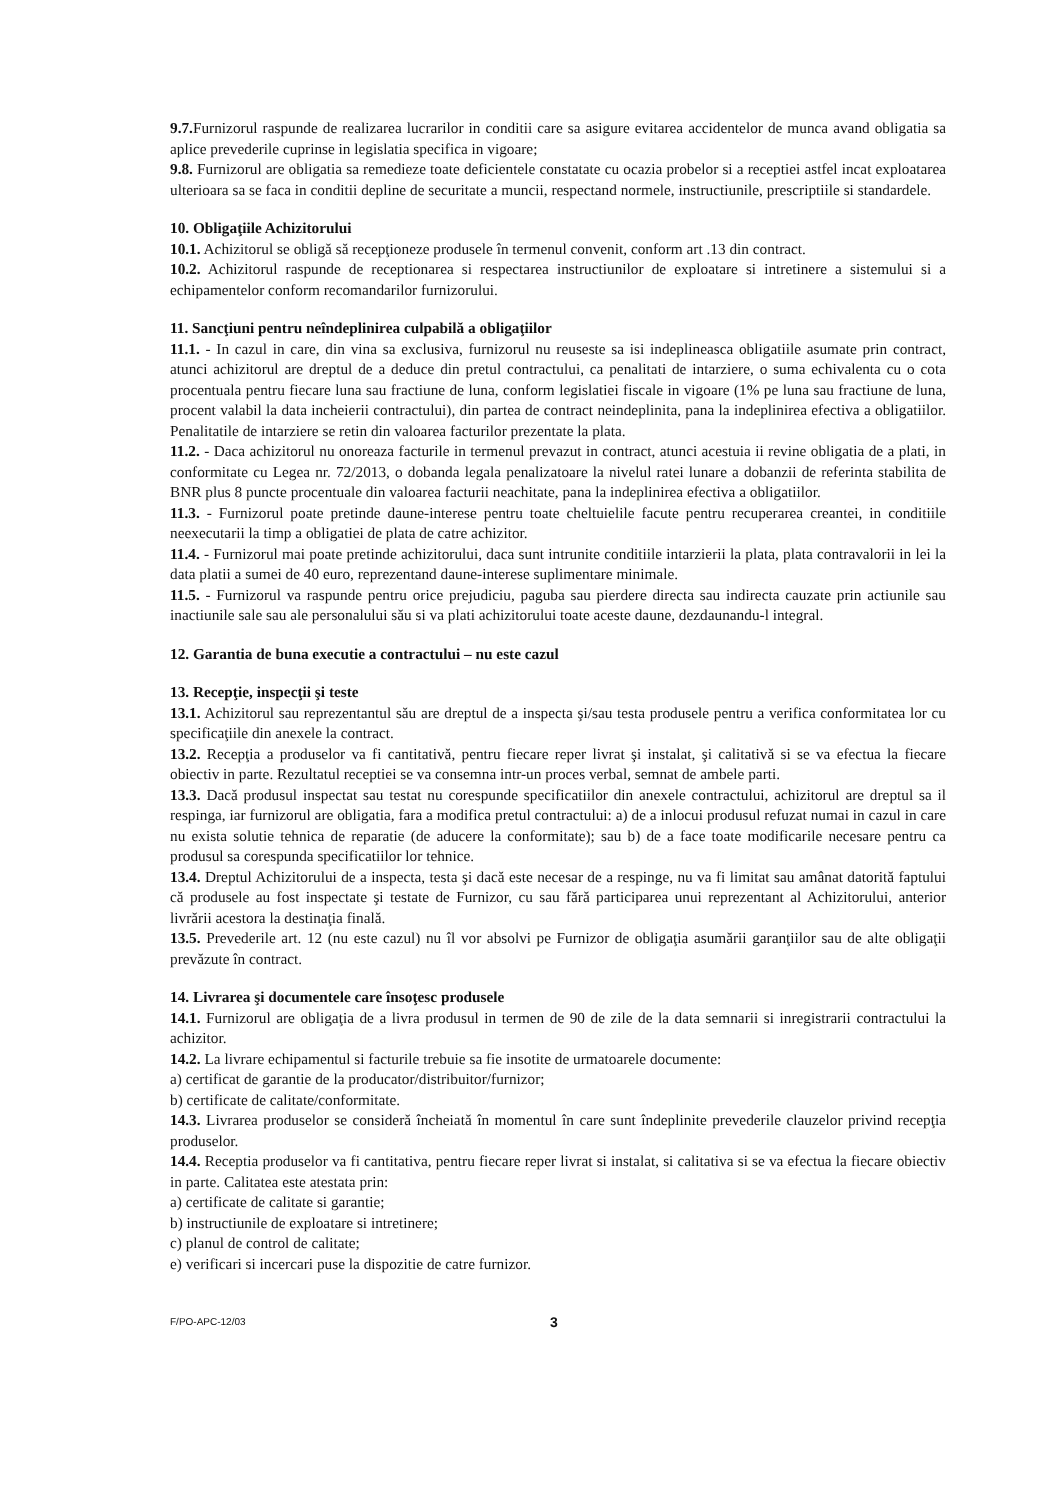9.7. Furnizorul raspunde de realizarea lucrarilor in conditii care sa asigure evitarea accidentelor de munca avand obligatia sa aplice prevederile cuprinse in legislatia specifica in vigoare;
9.8. Furnizorul are obligatia sa remedieze toate deficientele constatate cu ocazia probelor si a receptiei astfel incat exploatarea ulterioara sa se faca in conditii depline de securitate a muncii, respectand normele, instructiunile, prescriptiile si standardele.
10. Obligaţiile Achizitorului
10.1. Achizitorul se obligă să recepţioneze produsele în termenul convenit, conform art .13 din contract.
10.2. Achizitorul raspunde de receptionarea si respectarea instructiunilor de exploatare si intretinere a sistemului si a echipamentelor conform recomandarilor furnizorului.
11. Sancţiuni pentru neîndeplinirea culpabilă a obligaţiilor
11.1. - In cazul in care, din vina sa exclusiva, furnizorul nu reuseste sa isi indeplineasca obligatiile asumate prin contract, atunci achizitorul are dreptul de a deduce din pretul contractului, ca penalitati de intarziere, o suma echivalenta cu o cota procentuala pentru fiecare luna sau fractiune de luna, conform legislatiei fiscale in vigoare (1% pe luna sau fractiune de luna, procent valabil la data incheierii contractului), din partea de contract neindeplinita, pana la indeplinirea efectiva a obligatiilor. Penalitatile de intarziere se retin din valoarea facturilor prezentate la plata.
11.2. - Daca achizitorul nu onoreaza facturile in termenul prevazut in contract, atunci acestuia ii revine obligatia de a plati, in conformitate cu Legea nr. 72/2013, o dobanda legala penalizatoare la nivelul ratei lunare a dobanzii de referinta stabilita de BNR plus 8 puncte procentuale din valoarea facturii neachitate, pana la indeplinirea efectiva a obligatiilor.
11.3. - Furnizorul poate pretinde daune-interese pentru toate cheltuielile facute pentru recuperarea creantei, in conditiile neexecutarii la timp a obligatiei de plata de catre achizitor.
11.4. - Furnizorul mai poate pretinde achizitorului, daca sunt intrunite conditiile intarzierii la plata, plata contravalorii in lei la data platii a sumei de 40 euro, reprezentand daune-interese suplimentare minimale.
11.5. - Furnizorul va raspunde pentru orice prejudiciu, paguba sau pierdere directa sau indirecta cauzate prin actiunile sau inactiunile sale sau ale personalului său si va plati achizitorului toate aceste daune, dezdaunandu-l integral.
12. Garantia de buna executie a contractului – nu este cazul
13. Recepţie, inspecţii şi teste
13.1. Achizitorul sau reprezentantul său are dreptul de a inspecta şi/sau testa produsele pentru a verifica conformitatea lor cu specificaţiile din anexele la contract.
13.2. Recepţia a produselor va fi cantitativă, pentru fiecare reper livrat şi instalat, şi calitativă si se va efectua la fiecare obiectiv in parte. Rezultatul receptiei se va consemna intr-un proces verbal, semnat de ambele parti.
13.3. Dacă produsul inspectat sau testat nu corespunde specificatiilor din anexele contractului, achizitorul are dreptul sa il respinga, iar furnizorul are obligatia, fara a modifica pretul contractului: a) de a inlocui produsul refuzat numai in cazul in care nu exista solutie tehnica de reparatie (de aducere la conformitate); sau b) de a face toate modificarile necesare pentru ca produsul sa corespunda specificatiilor lor tehnice.
13.4. Dreptul Achizitorului de a inspecta, testa şi dacă este necesar de a respinge, nu va fi limitat sau amânat datorită faptului că produsele au fost inspectate şi testate de Furnizor, cu sau fără participarea unui reprezentant al Achizitorului, anterior livrării acestora la destinaţia finală.
13.5. Prevederile art. 12 (nu este cazul) nu îl vor absolvi pe Furnizor de obligaţia asumării garanţiilor sau de alte obligaţii prevăzute în contract.
14. Livrarea şi documentele care însoţesc produsele
14.1. Furnizorul are obligaţia de a livra produsul in termen de 90 de zile de la data semnarii si inregistrarii contractului la achizitor.
14.2. La livrare echipamentul si facturile trebuie sa fie insotite de urmatoarele documente:
a) certificat de garantie de la producator/distribuitor/furnizor;
b) certificate de calitate/conformitate.
14.3. Livrarea produselor se consideră încheiată în momentul în care sunt îndeplinite prevederile clauzelor privind recepţia produselor.
14.4. Receptia produselor va fi cantitativa, pentru fiecare reper livrat si instalat, si calitativa si se va efectua la fiecare obiectiv in parte. Calitatea este atestata prin:
a) certificate de calitate si garantie;
b) instructiunile de exploatare si intretinere;
c) planul de control de calitate;
e) verificari si incercari puse la dispozitie de catre furnizor.
F/PO-APC-12/03 3